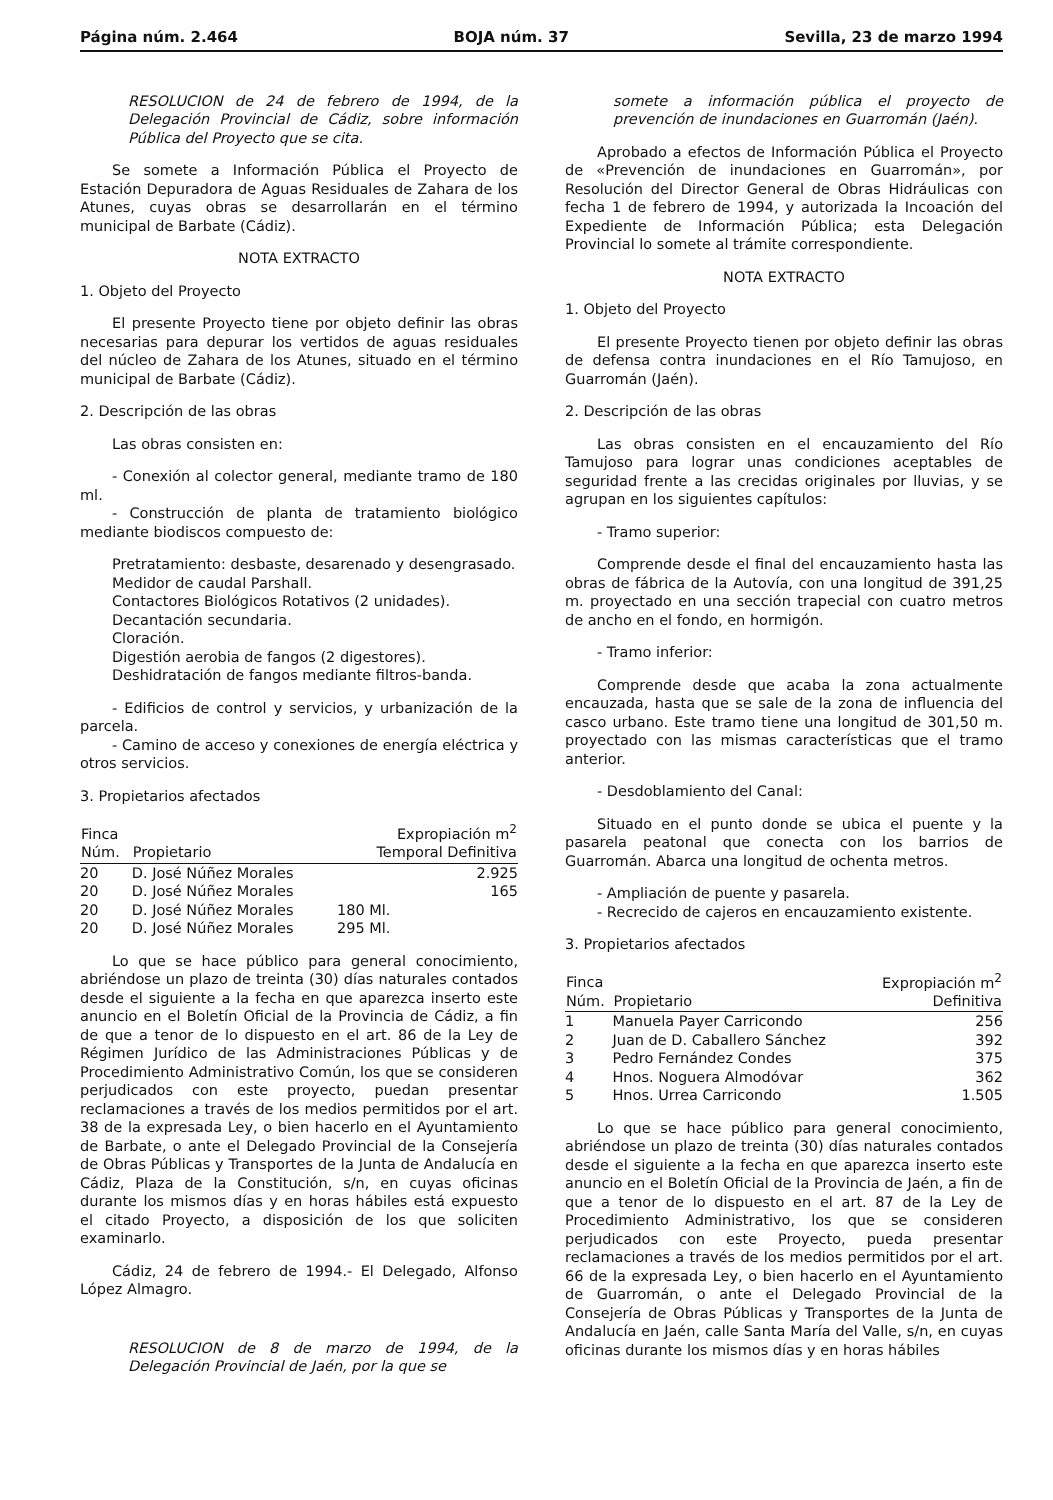Página núm. 2.464 BOJA núm. 37 Sevilla, 23 de marzo 1994
RESOLUCION de 24 de febrero de 1994, de la Delegación Provincial de Cádiz, sobre información Pública del Proyecto que se cita.
Se somete a Información Pública el Proyecto de Estación Depuradora de Aguas Residuales de Zahara de los Atunes, cuyas obras se desarrollarán en el término municipal de Barbate (Cádiz).
NOTA EXTRACTO
1. Objeto del Proyecto
El presente Proyecto tiene por objeto definir las obras necesarias para depurar los vertidos de aguas residuales del núcleo de Zahara de los Atunes, situado en el término municipal de Barbate (Cádiz).
2. Descripción de las obras
Las obras consisten en:
- Conexión al colector general, mediante tramo de 180 ml.
- Construcción de planta de tratamiento biológico mediante biodiscos compuesto de:
Pretratamiento: desbaste, desarenado y desengrasado.
Medidor de caudal Parshall.
Contactores Biológicos Rotativos (2 unidades).
Decantación secundaria.
Cloración.
Digestión aerobia de fangos (2 digestores).
Deshidratación de fangos mediante filtros-banda.
- Edificios de control y servicios, y urbanización de la parcela.
- Camino de acceso y conexiones de energía eléctrica y otros servicios.
3. Propietarios afectados
| Finca Núm. | Propietario | Expropiación m<sup>2</sup> Temporal Definitiva | |
| --- | --- | --- | --- |
| 20 | D. José Núñez Morales | | 2.925 |
| 20 | D. José Núñez Morales | | 165 |
| 20 | D. José Núñez Morales | 180 Ml. | |
| 20 | D. José Núñez Morales | 295 Ml. | |
Lo que se hace público para general conocimiento, abriéndose un plazo de treinta (30) días naturales contados desde el siguiente a la fecha en que aparezca inserto este anuncio en el Boletín Oficial de la Provincia de Cádiz, a fin de que a tenor de lo dispuesto en el art. 86 de la Ley de Régimen Jurídico de las Administraciones Públicas y de Procedimiento Administrativo Común, los que se consideren perjudicados con este proyecto, puedan presentar reclamaciones a través de los medios permitidos por el art. 38 de la expresada Ley, o bien hacerlo en el Ayuntamiento de Barbate, o ante el Delegado Provincial de la Consejería de Obras Públicas y Transportes de la Junta de Andalucía en Cádiz, Plaza de la Constitución, s/n, en cuyas oficinas durante los mismos días y en horas hábiles está expuesto el citado Proyecto, a disposición de los que soliciten examinarlo.
Cádiz, 24 de febrero de 1994.- El Delegado, Alfonso López Almagro.
RESOLUCION de 8 de marzo de 1994, de la Delegación Provincial de Jaén, por la que se
somete a información pública el proyecto de prevención de inundaciones en Guarromán (Jaén).
Aprobado a efectos de Información Pública el Proyecto de «Prevención de inundaciones en Guarromán», por Resolución del Director General de Obras Hidráulicas con fecha 1 de febrero de 1994, y autorizada la Incoación del Expediente de Información Pública; esta Delegación Provincial lo somete al trámite correspondiente.
NOTA EXTRACTO
1. Objeto del Proyecto
El presente Proyecto tienen por objeto definir las obras de defensa contra inundaciones en el Río Tamujoso, en Guarromán (Jaén).
2. Descripción de las obras
Las obras consisten en el encauzamiento del Río Tamujoso para lograr unas condiciones aceptables de seguridad frente a las crecidas originales por lluvias, y se agrupan en los siguientes capítulos:
- Tramo superior:
Comprende desde el final del encauzamiento hasta las obras de fábrica de la Autovía, con una longitud de 391,25 m. proyectado en una sección trapecial con cuatro metros de ancho en el fondo, en hormigón.
- Tramo inferior:
Comprende desde que acaba la zona actualmente encauzada, hasta que se sale de la zona de influencia del casco urbano. Este tramo tiene una longitud de 301,50 m. proyectado con las mismas características que el tramo anterior.
- Desdoblamiento del Canal:
Situado en el punto donde se ubica el puente y la pasarela peatonal que conecta con los barrios de Guarromán. Abarca una longitud de ochenta metros.
- Ampliación de puente y pasarela.
- Recrecido de cajeros en encauzamiento existente.
3. Propietarios afectados
| Finca Núm. | Propietario | Expropiación m<sup>2</sup> Definitiva |
| --- | --- | --- |
| 1 | Manuela Payer Carricondo | 256 |
| 2 | Juan de D. Caballero Sánchez | 392 |
| 3 | Pedro Fernández Condes | 375 |
| 4 | Hnos. Noguera Almodóvar | 362 |
| 5 | Hnos. Urrea Carricondo | 1.505 |
Lo que se hace público para general conocimiento, abriéndose un plazo de treinta (30) días naturales contados desde el siguiente a la fecha en que aparezca inserto este anuncio en el Boletín Oficial de la Provincia de Jaén, a fin de que a tenor de lo dispuesto en el art. 87 de la Ley de Procedimiento Administrativo, los que se consideren perjudicados con este Proyecto, pueda presentar reclamaciones a través de los medios permitidos por el art. 66 de la expresada Ley, o bien hacerlo en el Ayuntamiento de Guarromán, o ante el Delegado Provincial de la Consejería de Obras Públicas y Transportes de la Junta de Andalucía en Jaén, calle Santa María del Valle, s/n, en cuyas oficinas durante los mismos días y en horas hábiles